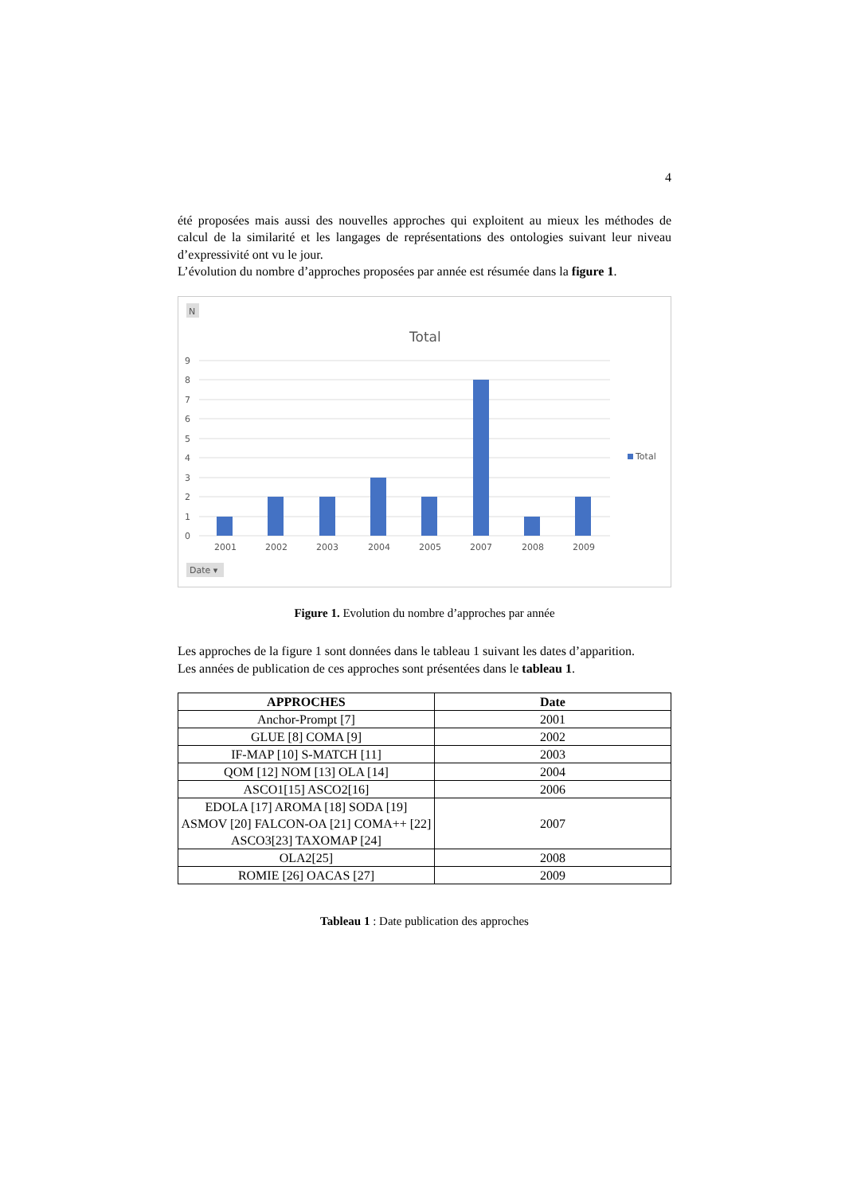4
été proposées mais aussi des nouvelles approches qui exploitent au mieux les méthodes de calcul de la similarité et les langages de représentations des ontologies suivant leur niveau d’expressivité ont vu le jour.
L’évolution du nombre d’approches proposées par année est résumée dans la figure 1.
N
Total
9
8
7
6
5
4
3
2
1
0
2001
2002
2003
2004
2005
2007
2008
2009
Total
Date ▾
Figure 1. Evolution du nombre d’approches par année
Les approches de la figure 1 sont données dans le tableau 1 suivant les dates d’apparition.
Les années de publication de ces approches sont présentées dans le tableau 1.
| APPROCHES | Date |
| --- | --- |
| Anchor-Prompt [7] | 2001 |
| GLUE [8] COMA [9] | 2002 |
| IF-MAP [10] S-MATCH [11] | 2003 |
| QOM [12] NOM [13] OLA [14] | 2004 |
| ASCO1[15] ASCO2[16] | 2006 |
| EDOLA [17] AROMA [18] SODA [19] ASMOV [20] FALCON-OA [21] COMA++ [22] ASCO3[23] TAXOMAP [24] | 2007 |
| OLA2[25] | 2008 |
| ROMIE [26] OACAS [27] | 2009 |
Tableau 1 : Date publication des approches